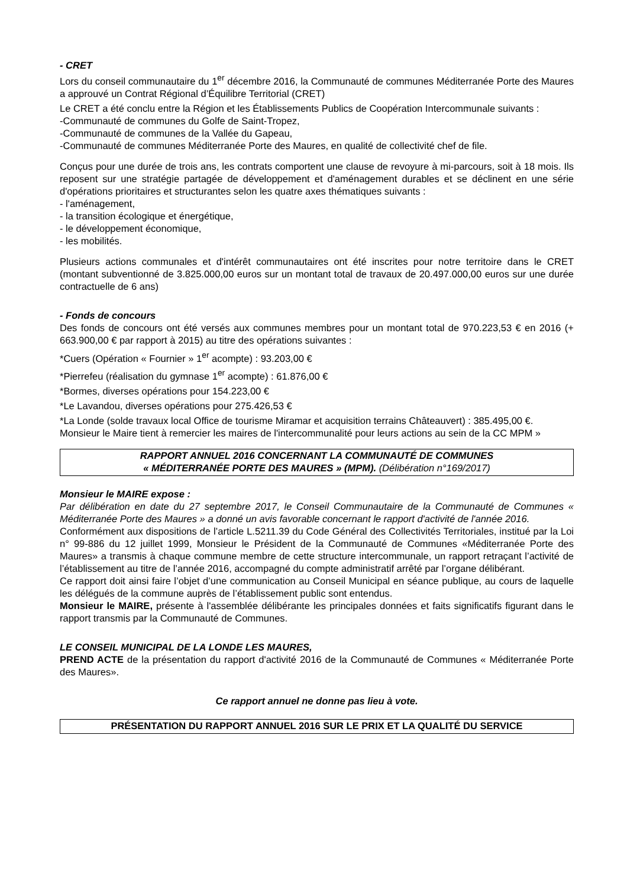- CRET
Lors du conseil communautaire du 1<sup>er</sup> décembre 2016, la Communauté de communes Méditerranée Porte des Maures a approuvé un Contrat Régional d’Équilibre Territorial (CRET)
Le CRET a été conclu entre la Région et les Établissements Publics de Coopération Intercommunale suivants :
-Communauté de communes du Golfe de Saint-Tropez,
-Communauté de communes de la Vallée du Gapeau,
-Communauté de communes Méditerranée Porte des Maures, en qualité de collectivité chef de file.
Conçus pour une durée de trois ans, les contrats comportent une clause de revoyure à mi-parcours, soit à 18 mois. Ils reposent sur une stratégie partagée de développement et d'aménagement durables et se déclinent en une série d'opérations prioritaires et structurantes selon les quatre axes thématiques suivants :
- l'aménagement,
- la transition écologique et énergétique,
- le développement économique,
- les mobilités.
Plusieurs actions communales et d'intérêt communautaires ont été inscrites pour notre territoire dans le CRET (montant subventionné de 3.825.000,00 euros sur un montant total de travaux de 20.497.000,00 euros sur une durée contractuelle de 6 ans)
- Fonds de concours
Des fonds de concours ont été versés aux communes membres pour un montant total de 970.223,53 € en 2016 (+ 663.900,00 € par rapport à 2015) au titre des opérations suivantes :
*Cuers (Opération « Fournier » 1<sup>er</sup> acompte) : 93.203,00 €
*Pierrefeu (réalisation du gymnase 1<sup>er</sup> acompte) : 61.876,00 €
*Bormes, diverses opérations pour 154.223,00 €
*Le Lavandou, diverses opérations pour 275.426,53 €
*La Londe (solde travaux local Office de tourisme Miramar et acquisition terrains Châteauvert) : 385.495,00 €.
Monsieur le Maire tient à remercier les maires de l'intercommunalité pour leurs actions au sein de la CC MPM »
RAPPORT ANNUEL 2016 CONCERNANT LA COMMUNAUTÉ DE COMMUNES
« MÉDITERRANÉE PORTE DES MAURES » (MPM). (Délibération n°169/2017)
Monsieur le MAIRE expose :
Par délibération en date du 27 septembre 2017, le Conseil Communautaire de la Communauté de Communes « Méditerranée Porte des Maures » a donné un avis favorable concernant le rapport d'activité de l'année 2016.
Conformément aux dispositions de l’article L.5211.39 du Code Général des Collectivités Territoriales, institué par la Loi n° 99-886 du 12 juillet 1999, Monsieur le Président de la Communauté de Communes «Méditerranée Porte des Maures» a transmis à chaque commune membre de cette structure intercommunale, un rapport retraçant l’activité de l’établissement au titre de l’année 2016, accompagné du compte administratif arrêté par l’organe délibérant.
Ce rapport doit ainsi faire l’objet d’une communication au Conseil Municipal en séance publique, au cours de laquelle les délégués de la commune auprès de l’établissement public sont entendus.
Monsieur le MAIRE, présente à l'assemblée délibérante les principales données et faits significatifs figurant dans le rapport transmis par la Communauté de Communes.
LE CONSEIL MUNICIPAL DE LA LONDE LES MAURES,
PREND ACTE de la présentation du rapport d'activité 2016 de la Communauté de Communes « Méditerranée Porte des Maures».
Ce rapport annuel ne donne pas lieu à vote.
PRÉSENTATION DU RAPPORT ANNUEL 2016 SUR LE PRIX ET LA QUALITÉ DU SERVICE